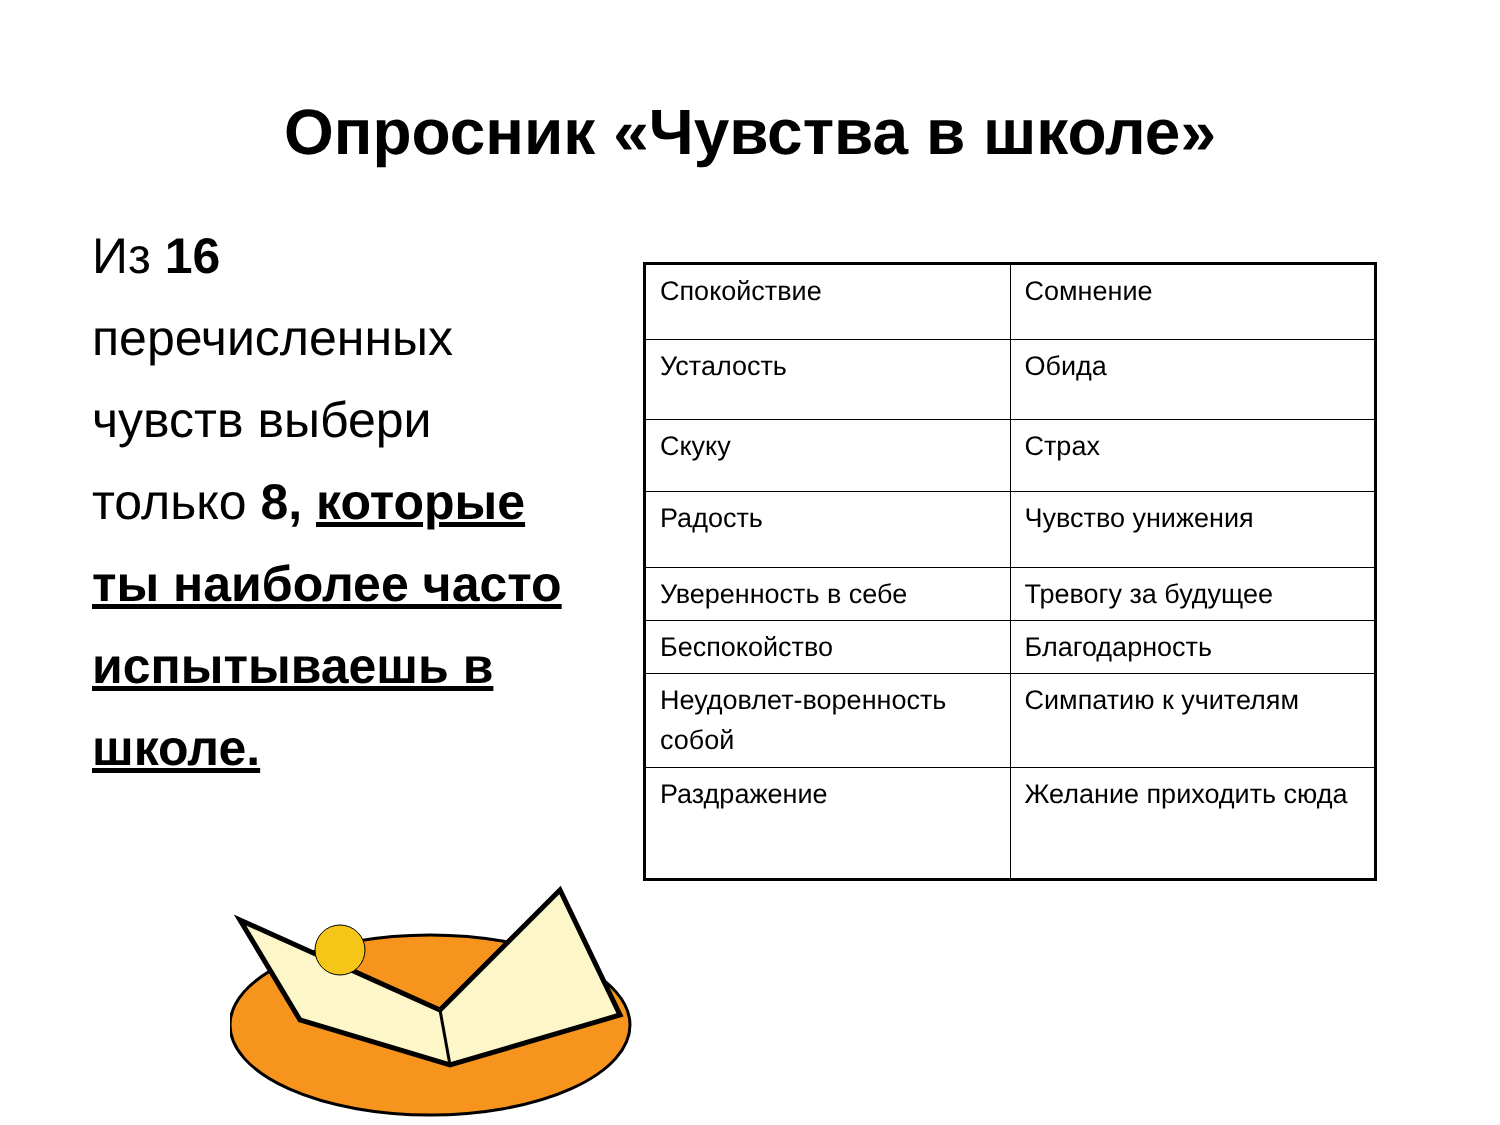Опросник «Чувства в школе»
Из 16 перечисленных чувств выбери только 8, которые ты наиболее часто испытываешь в школе.
| Спокойствие | Сомнение |
| Усталость | Обида |
| Скуку | Страх |
| Радость | Чувство унижения |
| Уверенность в себе | Тревогу за будущее |
| Беспокойство | Благодарность |
| Неудовлет-воренность собой | Симпатию к учителям |
| Раздражение | Желание приходить сюда |